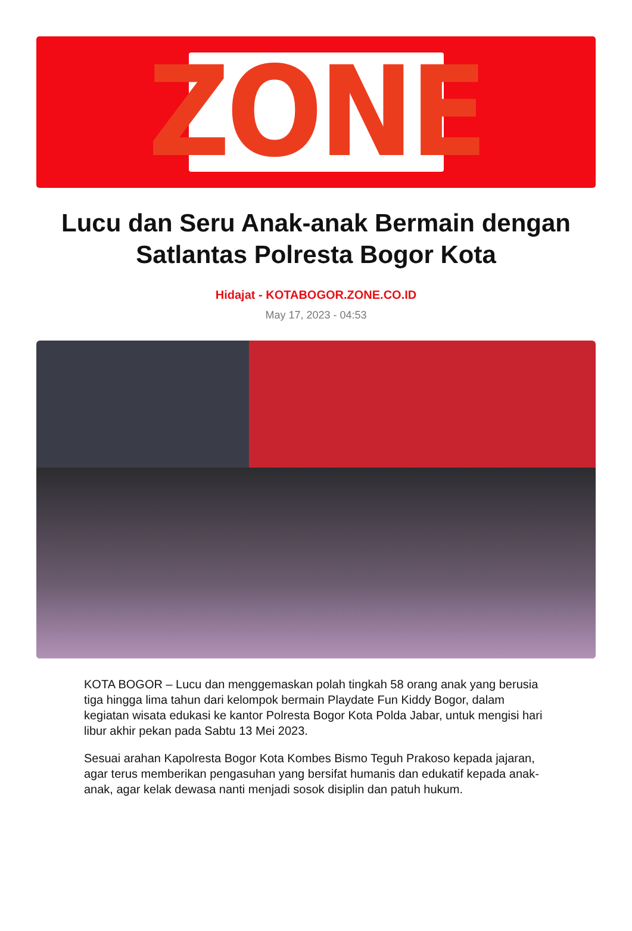ZONE
Lucu dan Seru Anak-anak Bermain dengan Satlantas Polresta Bogor Kota
Hidajat - KOTABOGOR.ZONE.CO.ID
May 17, 2023 - 04:53
KOTA BOGOR – Lucu dan menggemaskan polah tingkah 58 orang anak yang berusia tiga hingga lima tahun dari kelompok bermain Playdate Fun Kiddy Bogor, dalam kegiatan wisata edukasi ke kantor Polresta Bogor Kota Polda Jabar, untuk mengisi hari libur akhir pekan pada Sabtu 13 Mei 2023.
Sesuai arahan Kapolresta Bogor Kota Kombes Bismo Teguh Prakoso kepada jajaran, agar terus memberikan pengasuhan yang bersifat humanis dan edukatif kepada anak-anak, agar kelak dewasa nanti menjadi sosok disiplin dan patuh hukum.